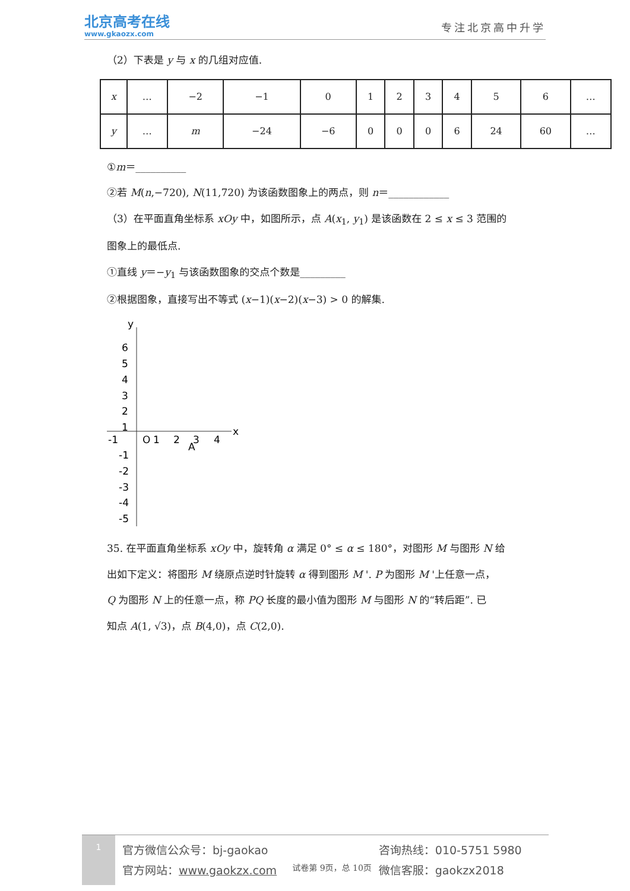北京高考在线
www.gkaozx.com
专注北京高中升学
（2）下表是 y 与 x 的几组对应值.
| x | … | −2 | −1 | 0 | 1 | 2 | 3 | 4 | 5 | 6 | … |
| y | … | m | −24 | −6 | 0 | 0 | 0 | 6 | 24 | 60 | … |
①m＝__________
②若 M(n,−720), N(11,720) 为该函数图象上的两点，则 n＝____________
（3）在平面直角坐标系 xOy 中，如图所示，点 A(x<sub>1</sub>, y<sub>1</sub>) 是该函数在 2 ≤ x ≤ 3 范围的
图象上的最低点.
①直线 y＝−y<sub>1</sub> 与该函数图象的交点个数是_________
②根据图象，直接写出不等式 (x−1)(x−2)(x−3) > 0 的解集.
y
x
6
5
4
3
2
1
-1
O
1
2
3
4
A
-1
-2
-3
-4
-5
35. 在平面直角坐标系 xOy 中，旋转角 α 满足 0° ≤ α ≤ 180°，对图形 M 与图形 N 给
出如下定义：将图形 M 绕原点逆时针旋转 α 得到图形 M '. P 为图形 M '上任意一点，
Q 为图形 N 上的任意一点，称 PQ 长度的最小值为图形 M 与图形 N 的“转后距”. 已
知点 A(1, √3)，点 B(4,0)，点 C(2,0).
1
官方微信公众号：bj-gaokao
官方网站：www.gaokzx.com
试卷第 9页，总 10页
咨询热线：010-5751 5980
微信客服：gaokzx2018